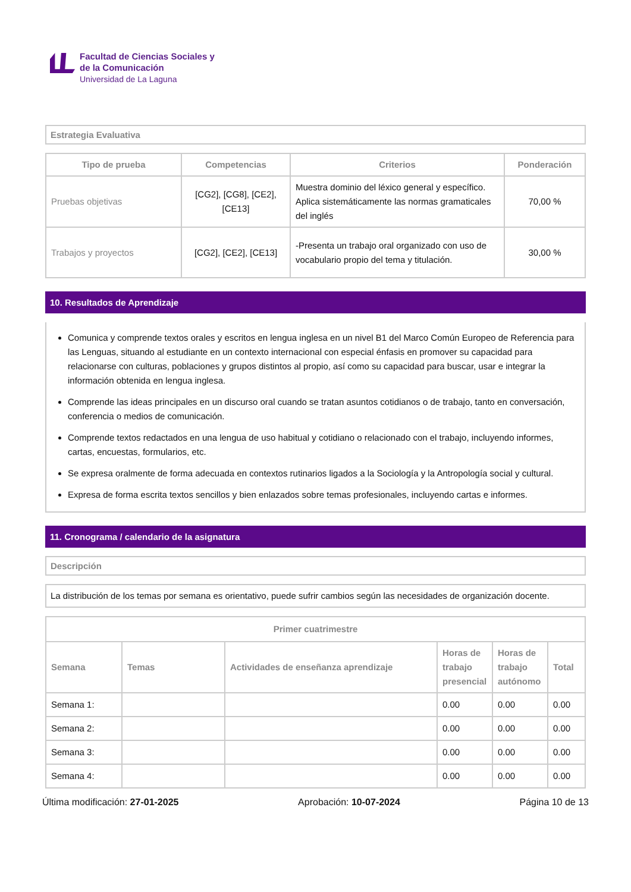Facultad de Ciencias Sociales y
de la Comunicación
Universidad de La Laguna
Estrategia Evaluativa
| Tipo de prueba | Competencias | Criterios | Ponderación |
| --- | --- | --- | --- |
| Pruebas objetivas | [CG2], [CG8], [CE2], [CE13] | Muestra dominio del léxico general y específico. Aplica sistemáticamente las normas gramaticales del inglés | 70,00 % |
| Trabajos y proyectos | [CG2], [CE2], [CE13] | -Presenta un trabajo oral organizado con uso de vocabulario propio del tema y titulación. | 30,00 % |
10. Resultados de Aprendizaje
Comunica y comprende textos orales y escritos en lengua inglesa en un nivel B1 del Marco Común Europeo de Referencia para las Lenguas, situando al estudiante en un contexto internacional con especial énfasis en promover su capacidad para relacionarse con culturas, poblaciones y grupos distintos al propio, así como su capacidad para buscar, usar e integrar la información obtenida en lengua inglesa.
Comprende las ideas principales en un discurso oral cuando se tratan asuntos cotidianos o de trabajo, tanto en conversación, conferencia o medios de comunicación.
Comprende textos redactados en una lengua de uso habitual y cotidiano o relacionado con el trabajo, incluyendo informes, cartas, encuestas, formularios, etc.
Se expresa oralmente de forma adecuada en contextos rutinarios ligados a la Sociología y la Antropología social y cultural.
Expresa de forma escrita textos sencillos y bien enlazados sobre temas profesionales, incluyendo cartas e informes.
11. Cronograma / calendario de la asignatura
Descripción
La distribución de los temas por semana es orientativo, puede sufrir cambios según las necesidades de organización docente.
| Primer cuatrimestre | | | | | |
| --- | --- | --- | --- | --- | --- |
| Semana | Temas | Actividades de enseñanza aprendizaje | Horas de trabajo presencial | Horas de trabajo autónomo | Total |
| Semana 1: | | | 0.00 | 0.00 | 0.00 |
| Semana 2: | | | 0.00 | 0.00 | 0.00 |
| Semana 3: | | | 0.00 | 0.00 | 0.00 |
| Semana 4: | | | 0.00 | 0.00 | 0.00 |
Última modificación: 27-01-2025 Aprobación: 10-07-2024 Página 10 de 13